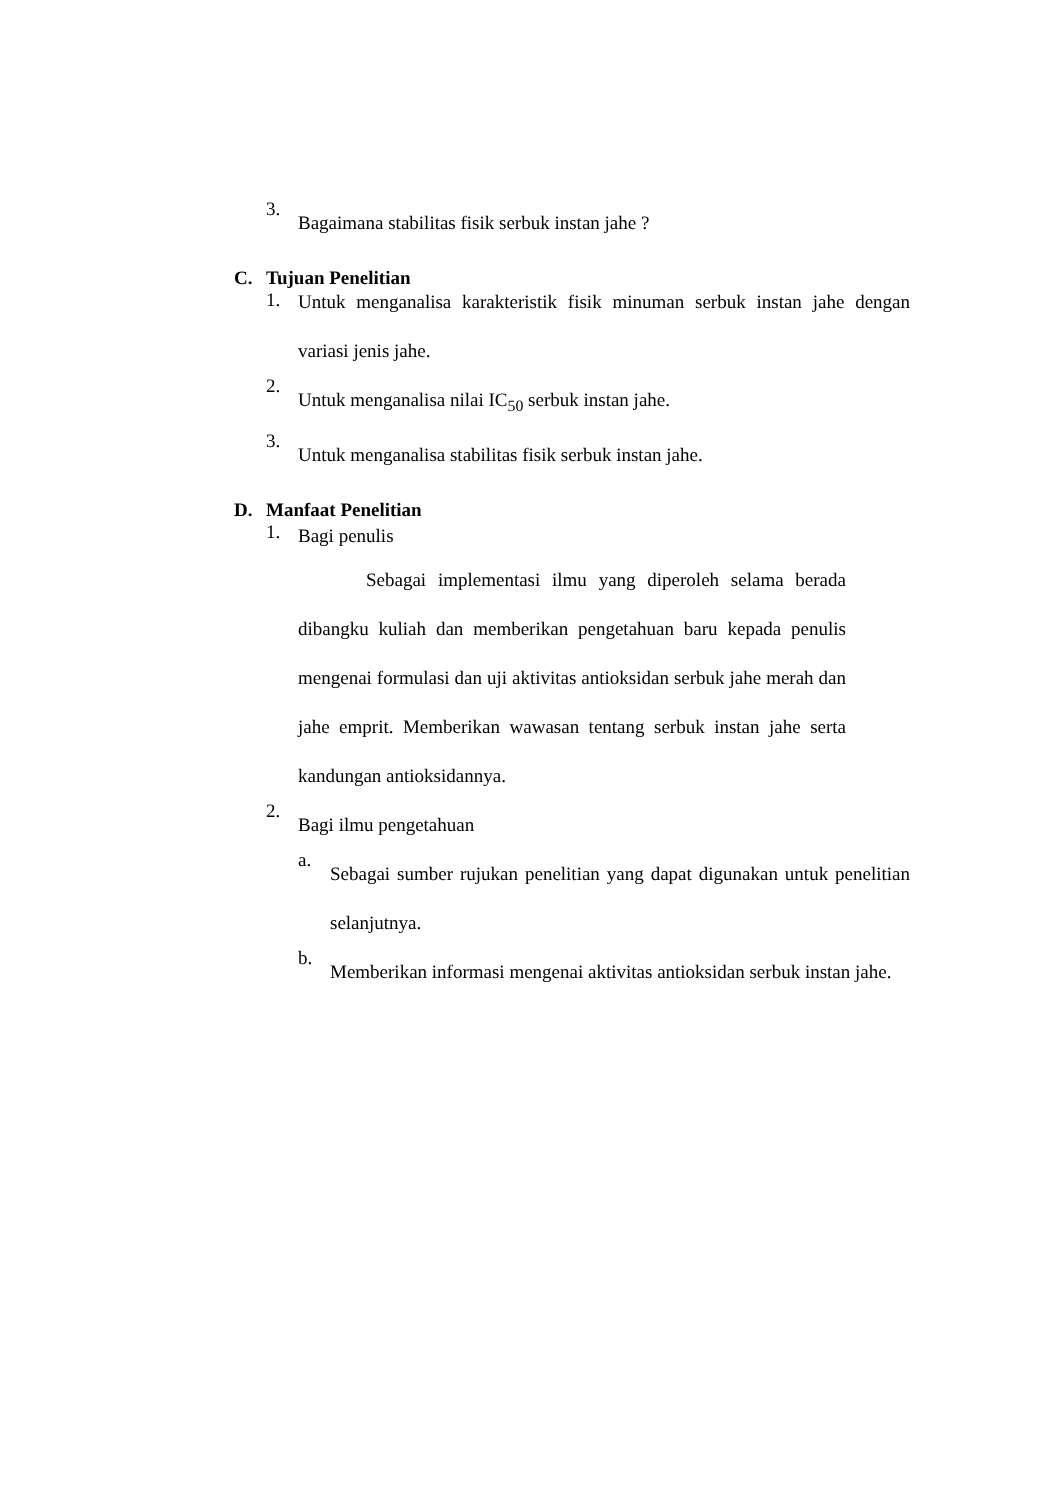3. Bagaimana stabilitas fisik serbuk instan jahe ?
C. Tujuan Penelitian
1. Untuk menganalisa karakteristik fisik minuman serbuk instan jahe dengan variasi jenis jahe.
2. Untuk menganalisa nilai IC<sub>50</sub> serbuk instan jahe.
3. Untuk menganalisa stabilitas fisik serbuk instan jahe.
D. Manfaat Penelitian
1. Bagi penulis
Sebagai implementasi ilmu yang diperoleh selama berada dibangku kuliah dan memberikan pengetahuan baru kepada penulis mengenai formulasi dan uji aktivitas antioksidan serbuk jahe merah dan jahe emprit. Memberikan wawasan tentang serbuk instan jahe serta kandungan antioksidannya.
2. Bagi ilmu pengetahuan
a. Sebagai sumber rujukan penelitian yang dapat digunakan untuk penelitian selanjutnya.
b. Memberikan informasi mengenai aktivitas antioksidan serbuk instan jahe.